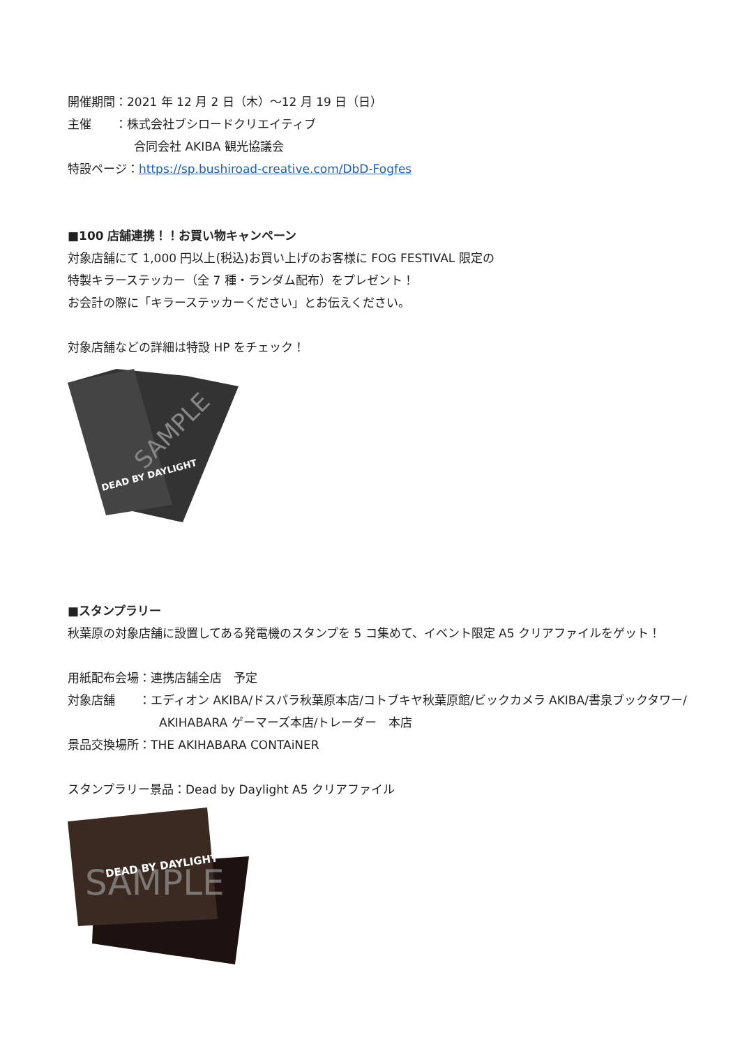開催期間：2021 年 12 月 2 日（木）～12 月 19 日（日）
主催　　：株式会社ブシロードクリエイティブ
合同会社 AKIBA 観光協議会
特設ページ：https://sp.bushiroad-creative.com/DbD-Fogfes
■100 店舗連携！！お買い物キャンペーン
対象店舗にて 1,000 円以上(税込)お買い上げのお客様に FOG FESTIVAL 限定の
特製キラーステッカー（全 7 種・ランダム配布）をプレゼント！
お会計の際に「キラーステッカーください」とお伝えください。
対象店舗などの詳細は特設 HP をチェック！
SAMPLE
DEAD BY DAYLIGHT
■スタンプラリー
秋葉原の対象店舗に設置してある発電機のスタンプを 5 コ集めて、イベント限定 A5 クリアファイルをゲット！
用紙配布会場：連携店舗全店　予定
対象店舗　　：エディオン AKIBA/ドスパラ秋葉原本店/コトブキヤ秋葉原館/ビックカメラ AKIBA/書泉ブックタワー/
AKIHABARA ゲーマーズ本店/トレーダー　本店
景品交換場所：THE AKIHABARA CONTAiNER
スタンプラリー景品：Dead by Daylight A5 クリアファイル
SAMPLE
DEAD BY DAYLIGHT